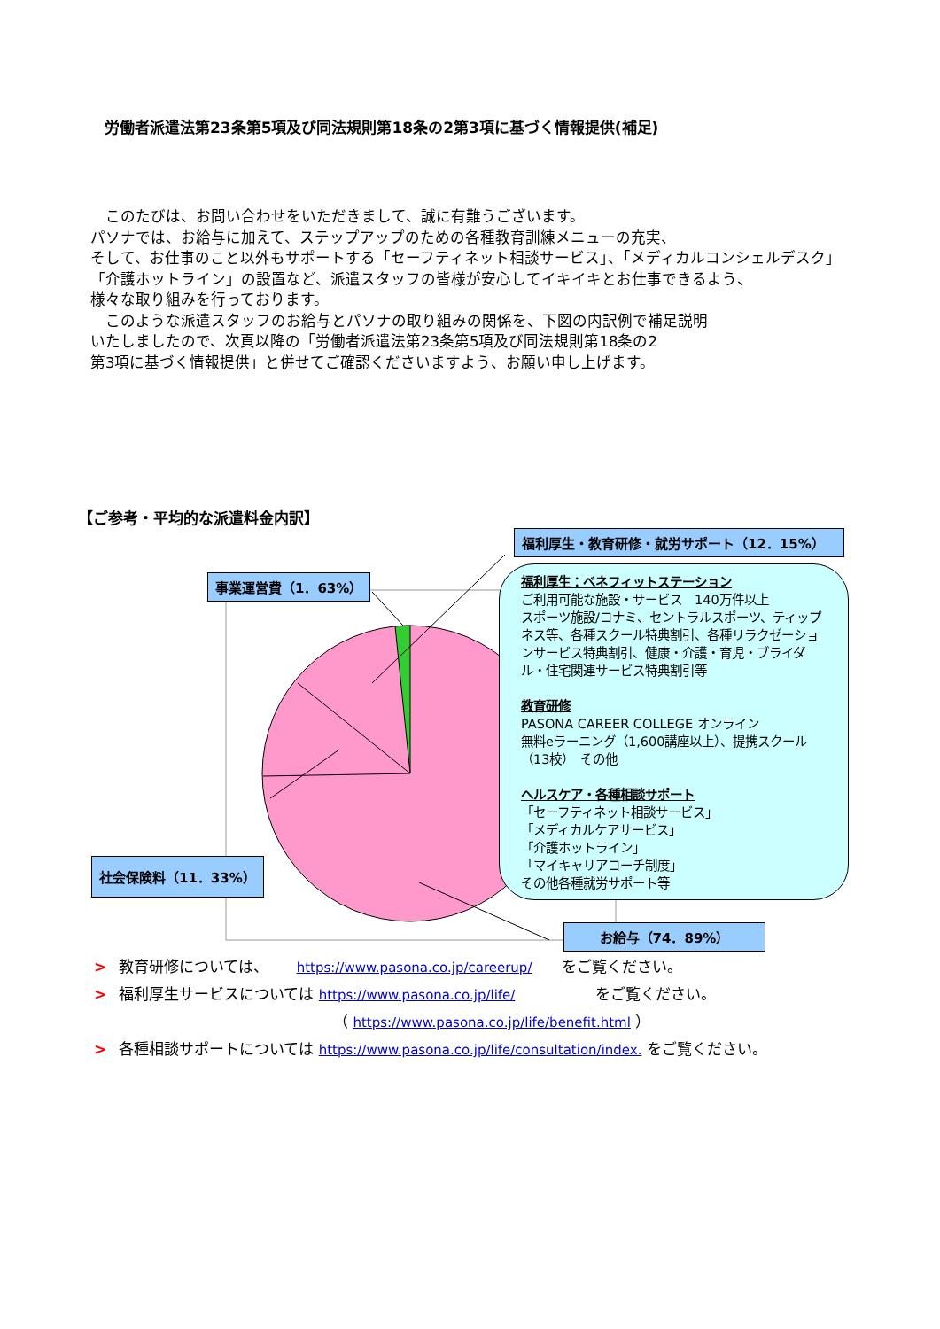労働者派遣法第23条第5項及び同法規則第18条の2第3項に基づく情報提供(補足)
　このたびは、お問い合わせをいただきまして、誠に有難うございます。
パソナでは、お給与に加えて、ステップアップのための各種教育訓練メニューの充実、
そして、お仕事のこと以外もサポートする「セーフティネット相談サービス」、「メディカルコンシェルデスク」
「介護ホットライン」の設置など、派遣スタッフの皆様が安心してイキイキとお仕事できるよう、
様々な取り組みを行っております。
　このような派遣スタッフのお給与とパソナの取り組みの関係を、下図の内訳例で補足説明
いたしましたので、次頁以降の「労働者派遣法第23条第5項及び同法規則第18条の2
第3項に基づく情報提供」と併せてご確認くださいますよう、お願い申し上げます。
【ご参考・平均的な派遣料金内訳】
事業運営費（1．63%）
福利厚生・教育研修・就労サポート（12．15%）
社会保険料（11．33%）
福利厚生：ベネフィットステーション
ご利用可能な施設・サービス　140万件以上
スポーツ施設/コナミ、セントラルスポーツ、ティップネス等、各種スクール特典割引、各種リラクゼーションサービス特典割引、健康・介護・育児・ブライダル・住宅関連サービス特典割引等
教育研修
PASONA CAREER COLLEGE オンライン
無料eラーニング（1,600講座以上）、提携スクール（13校）　その他
ヘルスケア・各種相談サポート
「セーフティネット相談サービス」
「メディカルケアサービス」
「介護ホットライン」
「マイキャリアコーチ制度」
その他各種就労サポート等
お給与（74．89%）
> 教育研修については、　　 https://www.pasona.co.jp/careerup/　　をご覧ください。
> 福利厚生サービスについては https://www.pasona.co.jp/life/　　　　　 をご覧ください。
（ https://www.pasona.co.jp/life/benefit.html ）
> 各種相談サポートについては https://www.pasona.co.jp/life/consultation/index. をご覧ください。